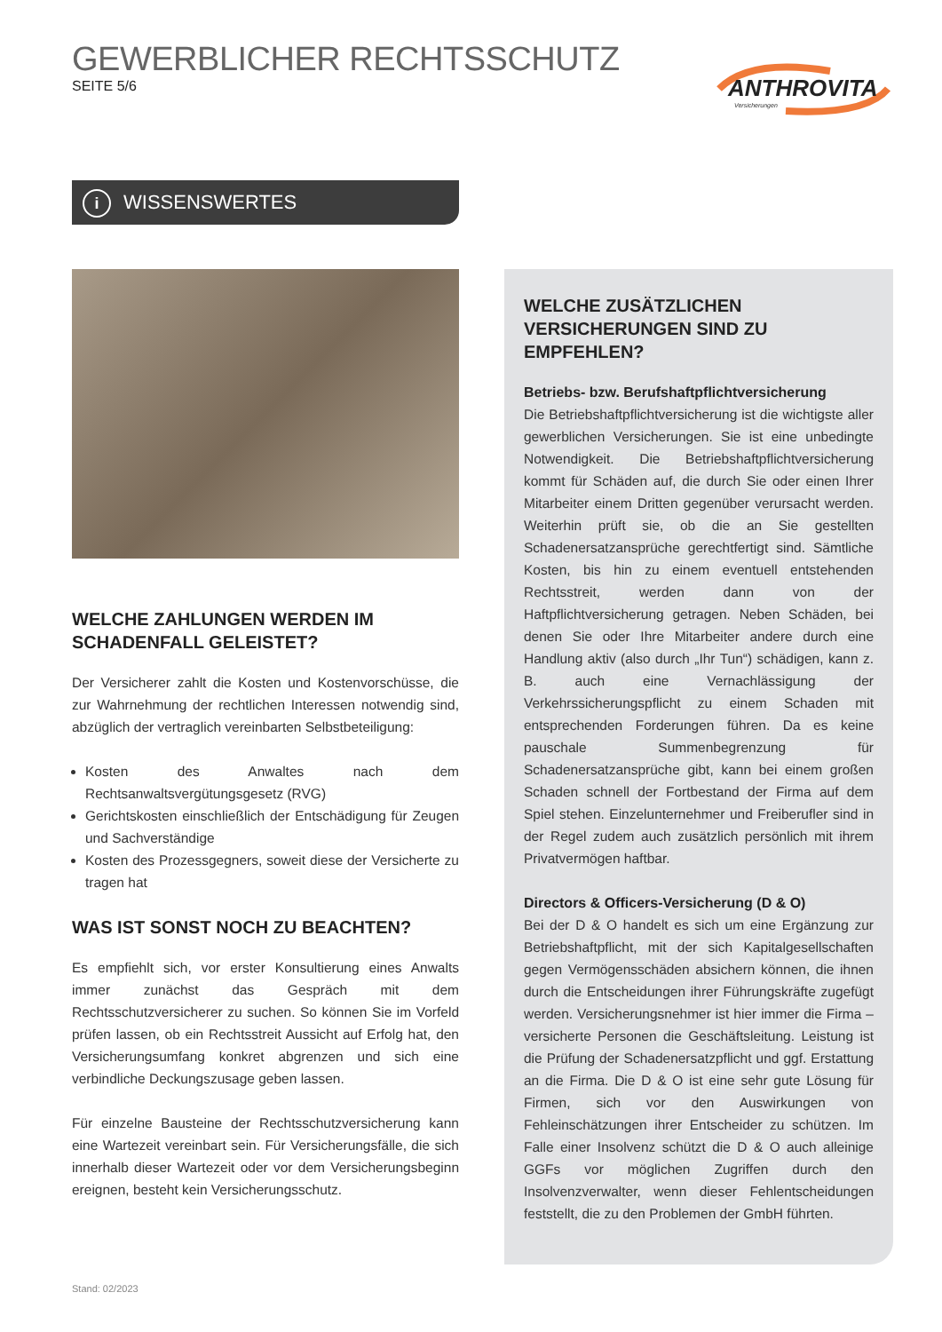GEWERBLICHER RECHTSSCHUTZ
SEITE 5/6
ANTHROVITA
Versicherungen
i WISSENSWERTES
WELCHE ZAHLUNGEN WERDEN IM SCHADENFALL GELEISTET?
Der Versicherer zahlt die Kosten und Kostenvorschüsse, die zur Wahrnehmung der rechtlichen Interessen notwendig sind, abzüglich der vertraglich vereinbarten Selbstbeteiligung:
Kosten des Anwaltes nach dem Rechtsanwaltsvergütungsgesetz (RVG)
Gerichtskosten einschließlich der Entschädigung für Zeugen und Sachverständige
Kosten des Prozessgegners, soweit diese der Versicherte zu tragen hat
WAS IST SONST NOCH ZU BEACHTEN?
Es empfiehlt sich, vor erster Konsultierung eines Anwalts immer zunächst das Gespräch mit dem Rechtsschutzversicherer zu suchen. So können Sie im Vorfeld prüfen lassen, ob ein Rechtsstreit Aussicht auf Erfolg hat, den Versicherungsumfang konkret abgrenzen und sich eine verbindliche Deckungszusage geben lassen.
Für einzelne Bausteine der Rechtsschutzversicherung kann eine Wartezeit vereinbart sein. Für Versicherungsfälle, die sich innerhalb dieser Wartezeit oder vor dem Versicherungsbeginn ereignen, besteht kein Versicherungsschutz.
WELCHE ZUSÄTZLICHEN VERSICHERUNGEN SIND ZU EMPFEHLEN?
Betriebs- bzw. Berufshaftpflichtversicherung
Die Betriebshaftpflichtversicherung ist die wichtigste aller gewerblichen Versicherungen. Sie ist eine unbedingte Notwendigkeit. Die Betriebshaftpflichtversicherung kommt für Schäden auf, die durch Sie oder einen Ihrer Mitarbeiter einem Dritten gegenüber verursacht werden. Weiterhin prüft sie, ob die an Sie gestellten Schadenersatzansprüche gerechtfertigt sind. Sämtliche Kosten, bis hin zu einem eventuell entstehenden Rechtsstreit, werden dann von der Haftpflichtversicherung getragen. Neben Schäden, bei denen Sie oder Ihre Mitarbeiter andere durch eine Handlung aktiv (also durch „Ihr Tun“) schädigen, kann z. B. auch eine Vernachlässigung der Verkehrssicherungspflicht zu einem Schaden mit entsprechenden Forderungen führen. Da es keine pauschale Summenbegrenzung für Schadenersatzansprüche gibt, kann bei einem großen Schaden schnell der Fortbestand der Firma auf dem Spiel stehen. Einzelunternehmer und Freiberufler sind in der Regel zudem auch zusätzlich persönlich mit ihrem Privatvermögen haftbar.
Directors & Officers-Versicherung (D & O)
Bei der D & O handelt es sich um eine Ergänzung zur Betriebshaftpflicht, mit der sich Kapitalgesellschaften gegen Vermögensschäden absichern können, die ihnen durch die Entscheidungen ihrer Führungskräfte zugefügt werden. Versicherungsnehmer ist hier immer die Firma – versicherte Personen die Geschäftsleitung. Leistung ist die Prüfung der Schadenersatzpflicht und ggf. Erstattung an die Firma. Die D & O ist eine sehr gute Lösung für Firmen, sich vor den Auswirkungen von Fehleinschätzungen ihrer Entscheider zu schützen. Im Falle einer Insolvenz schützt die D & O auch alleinige GGFs vor möglichen Zugriffen durch den Insolvenzverwalter, wenn dieser Fehlentscheidungen feststellt, die zu den Problemen der GmbH führten.
Stand: 02/2023